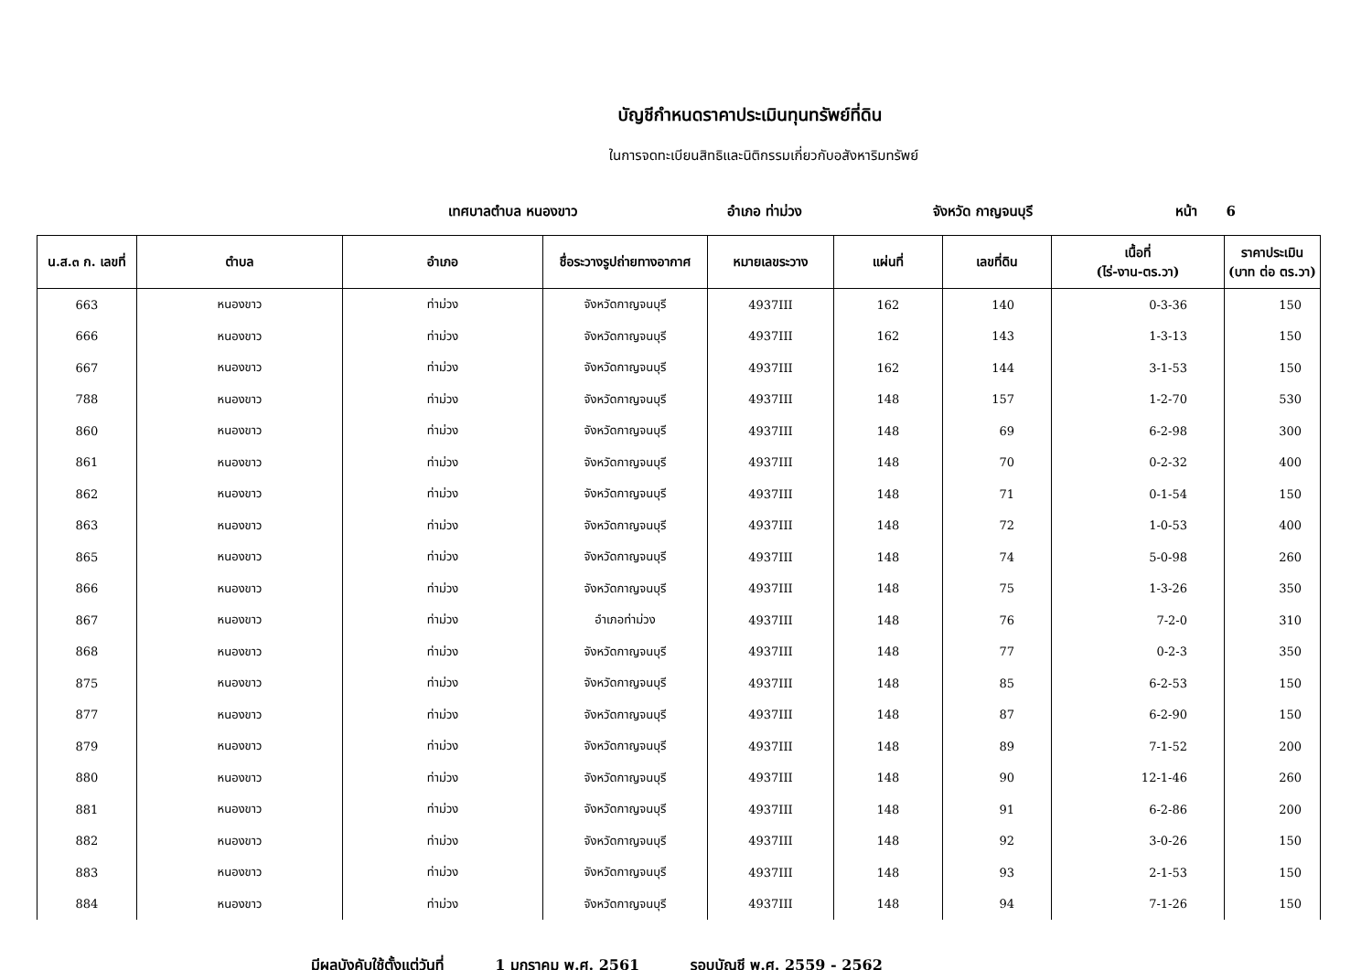บัญชีกำหนดราคาประเมินทุนทรัพย์ที่ดิน
ในการจดทะเบียนสิทธิและนิติกรรมเกี่ยวกับอสังหาริมทรัพย์
เทศบาลตำบล หนองขาว อำเภอ ท่าม่วง จังหวัด กาญจนบุรี หน้า 6
| น.ส.๓ ก. เลขที่ | ตำบล | อำเภอ | ชื่อระวางรูปถ่ายทางอากาศ | หมายเลขระวาง | แผ่นที่ | เลขที่ดิน | เนื้อที่ (ไร่-งาน-ตร.วา) | ราคาประเมิน (บาท ต่อ ตร.วา) |
| --- | --- | --- | --- | --- | --- | --- | --- | --- |
| 663 | หนองขาว | ท่าม่วง | จังหวัดกาญจนบุรี | 4937III | 162 | 140 | 0-3-36 | 150 |
| 666 | หนองขาว | ท่าม่วง | จังหวัดกาญจนบุรี | 4937III | 162 | 143 | 1-3-13 | 150 |
| 667 | หนองขาว | ท่าม่วง | จังหวัดกาญจนบุรี | 4937III | 162 | 144 | 3-1-53 | 150 |
| 788 | หนองขาว | ท่าม่วง | จังหวัดกาญจนบุรี | 4937III | 148 | 157 | 1-2-70 | 530 |
| 860 | หนองขาว | ท่าม่วง | จังหวัดกาญจนบุรี | 4937III | 148 | 69 | 6-2-98 | 300 |
| 861 | หนองขาว | ท่าม่วง | จังหวัดกาญจนบุรี | 4937III | 148 | 70 | 0-2-32 | 400 |
| 862 | หนองขาว | ท่าม่วง | จังหวัดกาญจนบุรี | 4937III | 148 | 71 | 0-1-54 | 150 |
| 863 | หนองขาว | ท่าม่วง | จังหวัดกาญจนบุรี | 4937III | 148 | 72 | 1-0-53 | 400 |
| 865 | หนองขาว | ท่าม่วง | จังหวัดกาญจนบุรี | 4937III | 148 | 74 | 5-0-98 | 260 |
| 866 | หนองขาว | ท่าม่วง | จังหวัดกาญจนบุรี | 4937III | 148 | 75 | 1-3-26 | 350 |
| 867 | หนองขาว | ท่าม่วง | อำเภอท่าม่วง | 4937III | 148 | 76 | 7-2-0 | 310 |
| 868 | หนองขาว | ท่าม่วง | จังหวัดกาญจนบุรี | 4937III | 148 | 77 | 0-2-3 | 350 |
| 875 | หนองขาว | ท่าม่วง | จังหวัดกาญจนบุรี | 4937III | 148 | 85 | 6-2-53 | 150 |
| 877 | หนองขาว | ท่าม่วง | จังหวัดกาญจนบุรี | 4937III | 148 | 87 | 6-2-90 | 150 |
| 879 | หนองขาว | ท่าม่วง | จังหวัดกาญจนบุรี | 4937III | 148 | 89 | 7-1-52 | 200 |
| 880 | หนองขาว | ท่าม่วง | จังหวัดกาญจนบุรี | 4937III | 148 | 90 | 12-1-46 | 260 |
| 881 | หนองขาว | ท่าม่วง | จังหวัดกาญจนบุรี | 4937III | 148 | 91 | 6-2-86 | 200 |
| 882 | หนองขาว | ท่าม่วง | จังหวัดกาญจนบุรี | 4937III | 148 | 92 | 3-0-26 | 150 |
| 883 | หนองขาว | ท่าม่วง | จังหวัดกาญจนบุรี | 4937III | 148 | 93 | 2-1-53 | 150 |
| 884 | หนองขาว | ท่าม่วง | จังหวัดกาญจนบุรี | 4937III | 148 | 94 | 7-1-26 | 150 |
มีผลบังคับใช้ตั้งแต่วันที่ 1 มกราคม พ.ศ. 2561 รอบบัญชี พ.ศ. 2559 - 2562